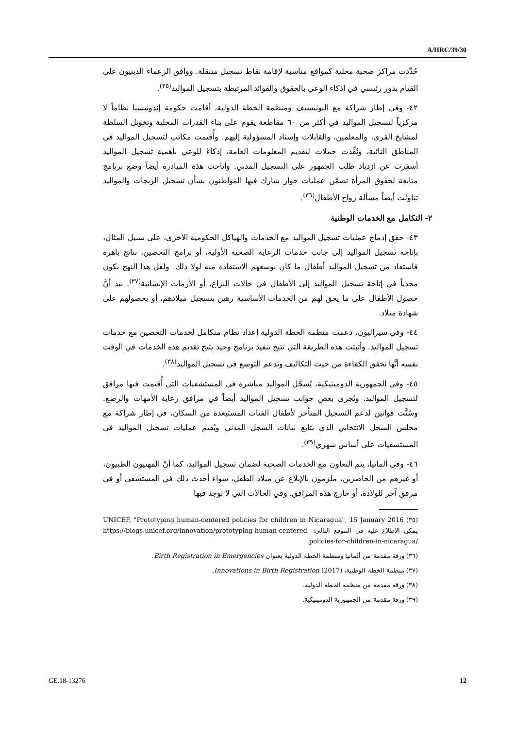A/HRC/39/30
حُدِّدت مراكز صحية محلية كمواقع مناسبة لإقامة نقاط تسجيل متنقلة. ووافق الزعماء الدينيون على القيام بدور رئيسي في إذكاء الوعي بالحقوق والفوائد المرتبطة بتسجيل المواليد<sup>(٣٥)</sup>.
٤٢- وفي إطار شراكة مع اليونيسيف ومنظمة الخطة الدولية، أقامت حكومة إندونيسيا نظاماً لا مركزياً لتسجيل المواليد في أكثر من ٦٠ مقاطعة يقوم على بناء القدرات المحلية وتخويل السلطة لمشايخ القرى، والمعلمين، والقابلات وإسناد المسؤولية إليهم. وأُقيمت مكاتب لتسجيل المواليد في المناطق النائية، ونُفِّذت حملات لتقديم المعلومات العامة، إذكاءً للوعي بأهمية تسجيل المواليد أسفرت عن ازدياد طلب الجمهور على التسجيل المدني. وأتاحت هذه المبادرة أيضاً وضع برنامج متابعة لحقوق المرأة تضمَّن عمليات حوار شارك فيها المواطنون بشأن تسجيل الزيجات والمواليد تناولت أيضاً مسألة زواج الأطفال<sup>(٣٦)</sup>.
٢- التكامل مع الخدمات الوطنية
٤٣- حقق إدماج عمليات تسجيل المواليد مع الخدمات والهياكل الحكومية الأخرى، على سبيل المثال، بإتاحة تسجيل المواليد إلى جانب خدمات الرعاية الصحية الأولية، أو برامج التحصين، نتائج باهرة فاستفاد من تسجيل المواليد أطفال ما كان بوسعهم الاستفادة منه لولا ذلك. ولعل هذا النهج يكون مجدياً في إتاحة تسجيل المواليد إلى الأطفال في حالات النزاع، أو الأزمات الإنسانية<sup>(٣٧)</sup>. بيد أنَّ حصول الأطفال على ما يحق لهم من الخدمات الأساسية رهين بتسجيل ميلادهم، أو بحصولهم على شهادة ميلاد.
٤٤- وفي سيراليون، دعمت منظمة الخطة الدولية إعداد نظام متكامل لخدمات التحصين مع خدمات تسجيل المواليد. وأثبتت هذه الطريقة التي تتيح تنفيذ برنامج وحيد يتيح تقديم هذه الخدمات في الوقت نفسه أنَّها تحقق الكفاءة من حيث التكاليف وتدعم التوسع في تسجيل المواليد<sup>(٣٨)</sup>.
٤٥- وفي الجمهورية الدومينيكية، يُسجَّل المواليد مباشرة في المستشفيات التي أُقيمت فيها مرافق لتسجيل المواليد. وتُجرى بعض جوانب تسجيل المواليد أيضاً في مرافق رعاية الأمهات والرضع. وسُنَّت قوانين لدعم التسجيل المتأخر لأطفال الفئات المستبعدة من السكان، في إطار شراكة مع مجلس السجل الانتخابي الذي يتابع بيانات السجل المدني ويُقيم عمليات تسجيل المواليد في المستشفيات على أساس شهري<sup>(٣٩)</sup>.
٤٦- وفي ألمانيا، يتم التعاون مع الخدمات الصحية لضمان تسجيل المواليد، كما أنَّ المهنيون الطبيون، أو غيرهم من الحاضرين، ملزمون بالإبلاغ عن ميلاد الطفل، سواء أحدث ذلك في المستشفى أو في مرفق آخر للولادة، أو خارج هذه المرافق. وفي الحالات التي لا توجد فيها
(٣٥) UNICEF, "Prototyping human-centered policies for children in Nicaragua", 15 January 2016 يمكن الاطلاع عليه في الموقع التالي: https://blogs.unicef.org/innovation/prototyping-human-centered-policies-for-children-in-nicaragua/.
(٣٦) ورقة مقدمة من ألمانيا ومنظمة الخطة الدولية بعنوان Birth Registration in Emergencies.
(٣٧) منظمة الخطة الوطنية، Innovations in Birth Registration (2017).
(٣٨) ورقة مقدمة من منظمة الخطة الدولية.
(٣٩) ورقة مقدمة من الجمهورية الدومينيكية.
GE.18-13276 12